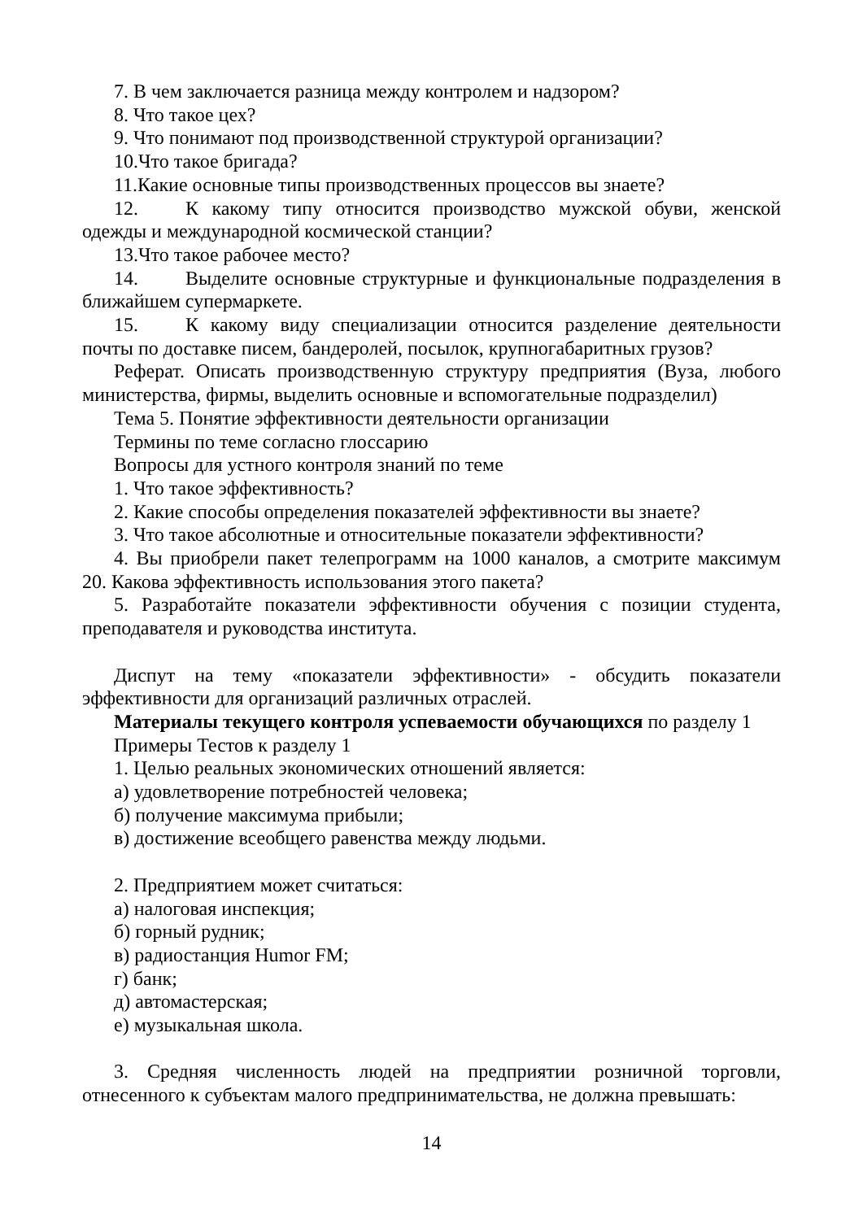7. В чем заключается разница между контролем и надзором?
8. Что такое цех?
9. Что понимают под производственной структурой организации?
10.Что такое бригада?
11.Какие основные типы производственных процессов вы знаете?
12. К какому типу относится производство мужской обуви, женской одежды и международной космической станции?
13.Что такое рабочее место?
14. Выделите основные структурные и функциональные подразделения в ближайшем супермаркете.
15. К какому виду специализации относится разделение деятельности почты по доставке писем, бандеролей, посылок, крупногабаритных грузов?
Реферат. Описать производственную структуру предприятия (Вуза, любого министерства, фирмы, выделить основные и вспомогательные подразделил)
Тема 5. Понятие эффективности деятельности организации
Термины по теме согласно глоссарию
Вопросы для устного контроля знаний по теме
1. Что такое эффективность?
2. Какие способы определения показателей эффективности вы знаете?
3. Что такое абсолютные и относительные показатели эффективности?
4. Вы приобрели пакет телепрограмм на 1000 каналов, а смотрите максимум 20. Какова эффективность использования этого пакета?
5. Разработайте показатели эффективности обучения с позиции студента, преподавателя и руководства института.
Диспут на тему «показатели эффективности» - обсудить показатели эффективности для организаций различных отраслей.
Материалы текущего контроля успеваемости обучающихся по разделу 1
Примеры Тестов к разделу 1
1. Целью реальных экономических отношений является:
а) удовлетворение потребностей человека;
б) получение максимума прибыли;
в) достижение всеобщего равенства между людьми.
2. Предприятием может считаться:
а) налоговая инспекция;
б) горный рудник;
в) радиостанция Humor FM;
г) банк;
д) автомастерская;
е) музыкальная школа.
3. Средняя численность людей на предприятии розничной торговли, отнесенного к субъектам малого предпринимательства, не должна превышать:
14